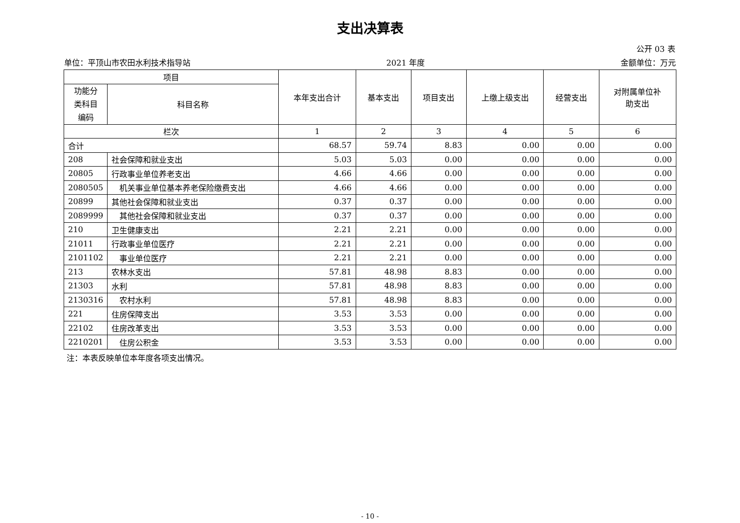支出决算表
公开 03 表
单位：平顶山市农田水利技术指导站 2021 年度 金额单位：万元
| 项目 | | 本年支出合计 | 基本支出 | 项目支出 | 上缴上级支出 | 经营支出 | 对附属单位补 助支出 |
| --- | --- | --- | --- | --- | --- | --- | --- |
| 功能分 类科目 编码 | 科目名称 | | | | | | |
| 栏次 | | 1 | 2 | 3 | 4 | 5 | 6 |
| 合计 | | 68.57 | 59.74 | 8.83 | 0.00 | 0.00 | 0.00 |
| 208 | 社会保障和就业支出 | 5.03 | 5.03 | 0.00 | 0.00 | 0.00 | 0.00 |
| 20805 | 行政事业单位养老支出 | 4.66 | 4.66 | 0.00 | 0.00 | 0.00 | 0.00 |
| 2080505 | 机关事业单位基本养老保险缴费支出 | 4.66 | 4.66 | 0.00 | 0.00 | 0.00 | 0.00 |
| 20899 | 其他社会保障和就业支出 | 0.37 | 0.37 | 0.00 | 0.00 | 0.00 | 0.00 |
| 2089999 | 其他社会保障和就业支出 | 0.37 | 0.37 | 0.00 | 0.00 | 0.00 | 0.00 |
| 210 | 卫生健康支出 | 2.21 | 2.21 | 0.00 | 0.00 | 0.00 | 0.00 |
| 21011 | 行政事业单位医疗 | 2.21 | 2.21 | 0.00 | 0.00 | 0.00 | 0.00 |
| 2101102 | 事业单位医疗 | 2.21 | 2.21 | 0.00 | 0.00 | 0.00 | 0.00 |
| 213 | 农林水支出 | 57.81 | 48.98 | 8.83 | 0.00 | 0.00 | 0.00 |
| 21303 | 水利 | 57.81 | 48.98 | 8.83 | 0.00 | 0.00 | 0.00 |
| 2130316 | 农村水利 | 57.81 | 48.98 | 8.83 | 0.00 | 0.00 | 0.00 |
| 221 | 住房保障支出 | 3.53 | 3.53 | 0.00 | 0.00 | 0.00 | 0.00 |
| 22102 | 住房改革支出 | 3.53 | 3.53 | 0.00 | 0.00 | 0.00 | 0.00 |
| 2210201 | 住房公积金 | 3.53 | 3.53 | 0.00 | 0.00 | 0.00 | 0.00 |
注：本表反映单位本年度各项支出情况。
- 10 -